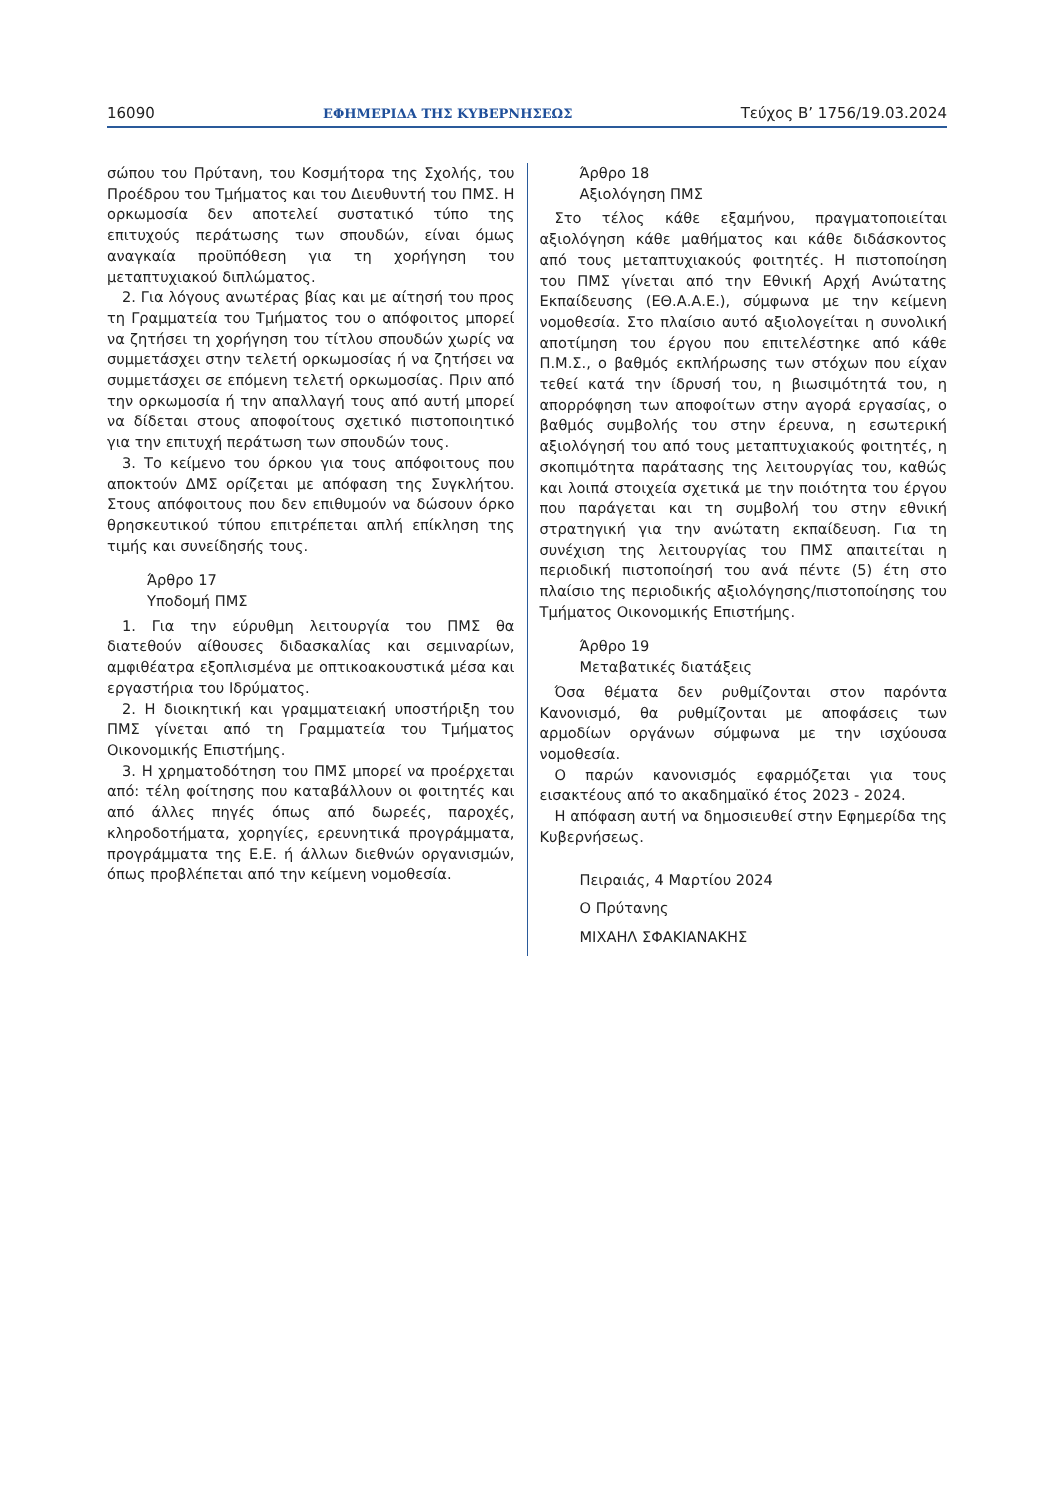16090 ΕΦΗΜΕΡΙΔΑ ΤΗΣ ΚΥΒΕΡΝΗΣΕΩΣ Τεύχος B’ 1756/19.03.2024
σώπου του Πρύτανη, του Κοσμήτορα της Σχολής, του Προέδρου του Τμήματος και του Διευθυντή του ΠΜΣ. Η ορκωμοσία δεν αποτελεί συστατικό τύπο της επιτυχούς περάτωσης των σπουδών, είναι όμως αναγκαία προϋπόθεση για τη χορήγηση του μεταπτυχιακού διπλώματος.
2. Για λόγους ανωτέρας βίας και με αίτησή του προς τη Γραμματεία του Τμήματος του ο απόφοιτος μπορεί να ζητήσει τη χορήγηση του τίτλου σπουδών χωρίς να συμμετάσχει στην τελετή ορκωμοσίας ή να ζητήσει να συμμετάσχει σε επόμενη τελετή ορκωμοσίας. Πριν από την ορκωμοσία ή την απαλλαγή τους από αυτή μπορεί να δίδεται στους αποφοίτους σχετικό πιστοποιητικό για την επιτυχή περάτωση των σπουδών τους.
3. Το κείμενο του όρκου για τους απόφοιτους που αποκτούν ΔΜΣ ορίζεται με απόφαση της Συγκλήτου. Στους απόφοιτους που δεν επιθυμούν να δώσουν όρκο θρησκευτικού τύπου επιτρέπεται απλή επίκληση της τιμής και συνείδησής τους.
Άρθρο 17
Υποδομή ΠΜΣ
1. Για την εύρυθμη λειτουργία του ΠΜΣ θα διατεθούν αίθουσες διδασκαλίας και σεμιναρίων, αμφιθέατρα εξοπλισμένα με οπτικοακουστικά μέσα και εργαστήρια του Ιδρύματος.
2. Η διοικητική και γραμματειακή υποστήριξη του ΠΜΣ γίνεται από τη Γραμματεία του Τμήματος Οικονομικής Επιστήμης.
3. Η χρηματοδότηση του ΠΜΣ μπορεί να προέρχεται από: τέλη φοίτησης που καταβάλλουν οι φοιτητές και από άλλες πηγές όπως από δωρεές, παροχές, κληροδοτήματα, χορηγίες, ερευνητικά προγράμματα, προγράμματα της Ε.Ε. ή άλλων διεθνών οργανισμών, όπως προβλέπεται από την κείμενη νομοθεσία.
Άρθρο 18
Αξιολόγηση ΠΜΣ
Στο τέλος κάθε εξαμήνου, πραγματοποιείται αξιολόγηση κάθε μαθήματος και κάθε διδάσκοντος από τους μεταπτυχιακούς φοιτητές. Η πιστοποίηση του ΠΜΣ γίνεται από την Εθνική Αρχή Ανώτατης Εκπαίδευσης (ΕΘ.Α.Α.Ε.), σύμφωνα με την κείμενη νομοθεσία. Στο πλαίσιο αυτό αξιολογείται η συνολική αποτίμηση του έργου που επιτελέστηκε από κάθε Π.Μ.Σ., ο βαθμός εκπλήρωσης των στόχων που είχαν τεθεί κατά την ίδρυσή του, η βιωσιμότητά του, η απορρόφηση των αποφοίτων στην αγορά εργασίας, ο βαθμός συμβολής του στην έρευνα, η εσωτερική αξιολόγησή του από τους μεταπτυχιακούς φοιτητές, η σκοπιμότητα παράτασης της λειτουργίας του, καθώς και λοιπά στοιχεία σχετικά με την ποιότητα του έργου που παράγεται και τη συμβολή του στην εθνική στρατηγική για την ανώτατη εκπαίδευση. Για τη συνέχιση της λειτουργίας του ΠΜΣ απαιτείται η περιοδική πιστοποίησή του ανά πέντε (5) έτη στο πλαίσιο της περιοδικής αξιολόγησης/πιστοποίησης του Τμήματος Οικονομικής Επιστήμης.
Άρθρο 19
Μεταβατικές διατάξεις
Όσα θέματα δεν ρυθμίζονται στον παρόντα Κανονισμό, θα ρυθμίζονται με αποφάσεις των αρμοδίων οργάνων σύμφωνα με την ισχύουσα νομοθεσία.
Ο παρών κανονισμός εφαρμόζεται για τους εισακτέους από το ακαδημαϊκό έτος 2023 - 2024.
Η απόφαση αυτή να δημοσιευθεί στην Εφημερίδα της Κυβερνήσεως.
Πειραιάς, 4 Μαρτίου 2024
Ο Πρύτανης
ΜΙΧΑΗΛ ΣΦΑΚΙΑΝΑΚΗΣ